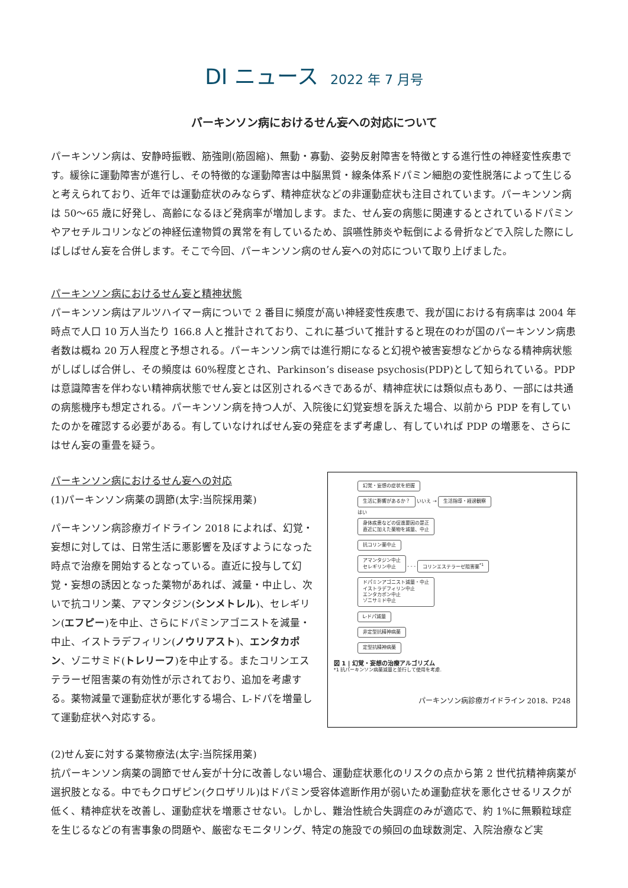DI ニュース 2022 年 7 月号
パーキンソン病におけるせん妄への対応について
パーキンソン病は、安静時振戦、筋強剛(筋固縮)、無動・寡動、姿勢反射障害を特徴とする進行性の神経変性疾患です。緩徐に運動障害が進行し、その特徴的な運動障害は中脳黒質・線条体系ドパミン細胞の変性脱落によって生じると考えられており、近年では運動症状のみならず、精神症状などの非運動症状も注目されています。パーキンソン病は 50～65 歳に好発し、高齢になるほど発病率が増加します。また、せん妄の病態に関連するとされているドパミンやアセチルコリンなどの神経伝達物質の異常を有しているため、誤嚥性肺炎や転倒による骨折などで入院した際にしばしばせん妄を合併します。そこで今回、パーキンソン病のせん妄への対応について取り上げました。
パーキンソン病におけるせん妄と精神状態
パーキンソン病はアルツハイマー病についで 2 番目に頻度が高い神経変性疾患で、我が国における有病率は 2004 年時点で人口 10 万人当たり 166.8 人と推計されており、これに基づいて推計すると現在のわが国のパーキンソン病患者数は概ね 20 万人程度と予想される。パーキンソン病では進行期になると幻視や被害妄想などからなる精神病状態がしばしば合併し、その頻度は 60%程度とされ、Parkinson’s disease psychosis(PDP)として知られている。PDP は意識障害を伴わない精神病状態でせん妄とは区別されるべきであるが、精神症状には類似点もあり、一部には共通の病態機序も想定される。パーキンソン病を持つ人が、入院後に幻覚妄想を訴えた場合、以前から PDP を有していたのかを確認する必要がある。有していなければせん妄の発症をまず考慮し、有していれば PDP の増悪を、さらにはせん妄の重畳を疑う。
パーキンソン病におけるせん妄への対応
(1)パーキンソン病薬の調節(太字:当院採用薬)
パーキンソン病診療ガイドライン 2018 によれば、幻覚・妄想に対しては、日常生活に悪影響を及ぼすようになった時点で治療を開始するとなっている。直近に投与して幻覚・妄想の誘因となった薬物があれば、減量・中止し、次いで抗コリン薬、アマンタジン(シンメトレル)、セレギリン(エフピー)を中止、さらにドパミンアゴニストを減量・中止、イストラデフィリン(ノウリアスト)、エンタカポン、ゾニサミド(トレリーフ)を中止する。またコリンエステラーゼ阻害薬の有効性が示されており、追加を考慮する。薬物減量で運動症状が悪化する場合、L-ドパを増量して運動症状へ対応する。
幻覚・妄想の症状を把握
生活に影響があるか？
いいえ →
生活指導・経過観察
はい
身体疾患などの促進要因の是正
直近に加えた薬物を減量、中止
抗コリン薬中止
アマンタジン中止
セレギリン中止
- - -
コリンエステラーゼ阻害薬<sup>*1</sup>
ドパミンアゴニスト減量・中止
イストラデフィリン中止
エンタカポン中止
ゾニサミド中止
L-ドパ減量
非定型抗精神病薬
定型抗精神病薬
図 1 | 幻覚・妄想の治療アルゴリズム
*1 抗パーキンソン病薬減量と並行して使用を考慮.
パーキンソン病診療ガイドライン 2018、P248
(2)せん妄に対する薬物療法(太字:当院採用薬)
抗パーキンソン病薬の調節でせん妄が十分に改善しない場合、運動症状悪化のリスクの点から第 2 世代抗精神病薬が選択肢となる。中でもクロザピン(クロザリル)はドパミン受容体遮断作用が弱いため運動症状を悪化させるリスクが低く、精神症状を改善し、運動症状を増悪させない。しかし、難治性統合失調症のみが適応で、約 1%に無顆粒球症を生じるなどの有害事象の問題や、厳密なモニタリング、特定の施設での頻回の血球数測定、入院治療など実